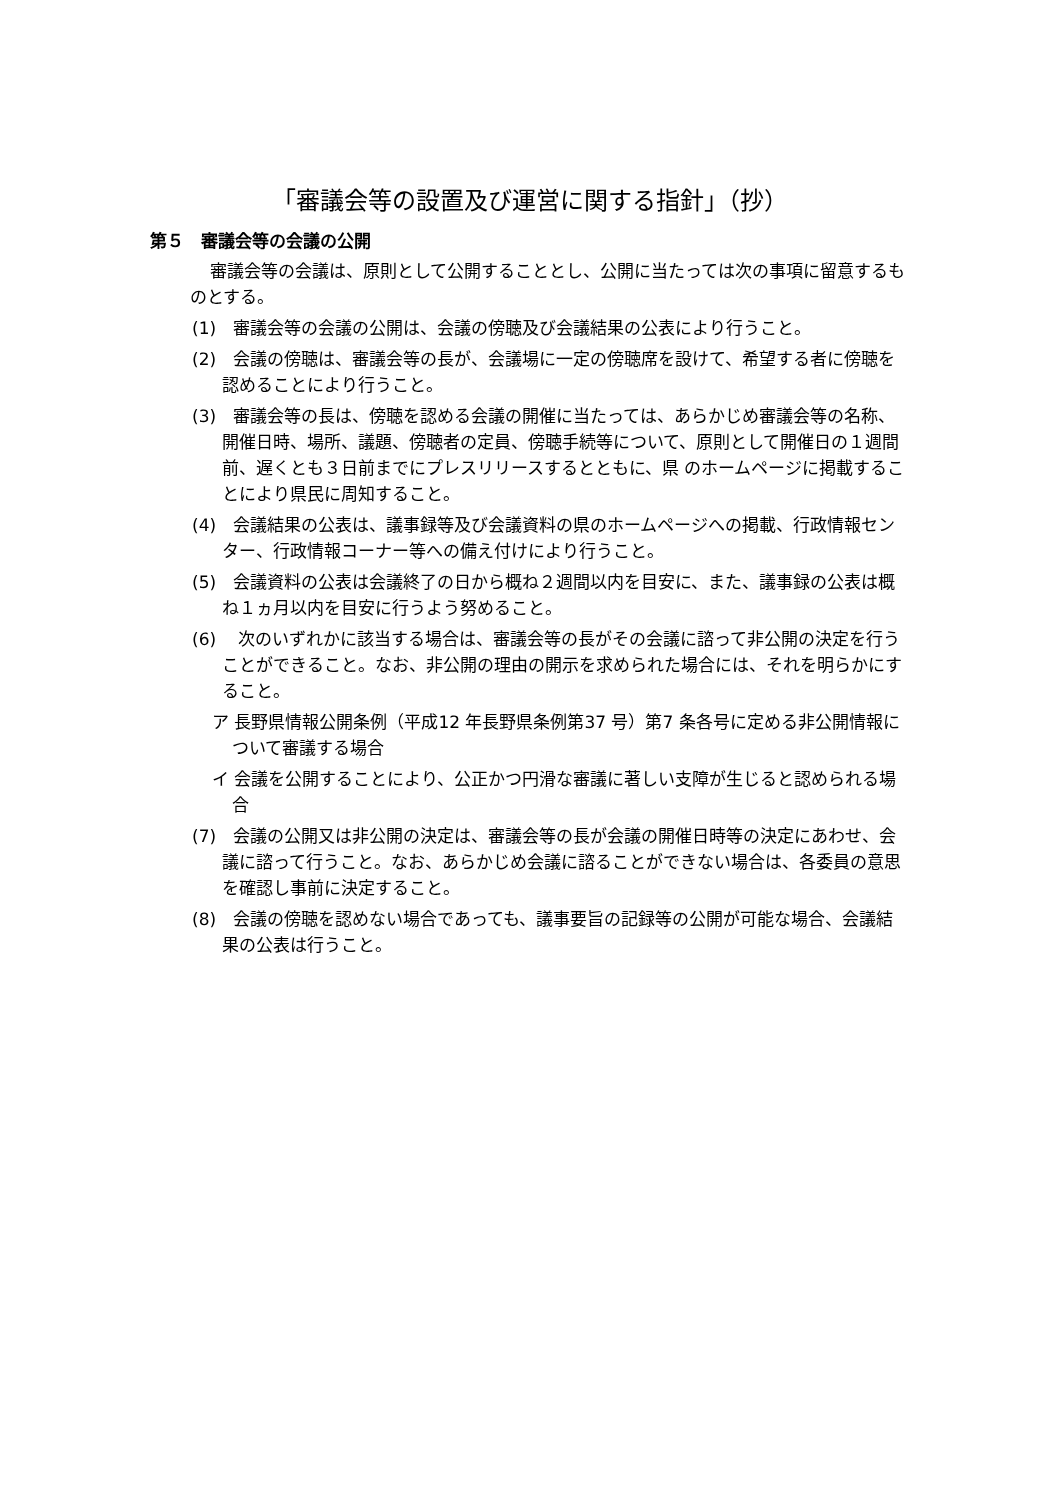「審議会等の設置及び運営に関する指針」（抄）
第５　審議会等の会議の公開
審議会等の会議は、原則として公開することとし、公開に当たっては次の事項に留意するものとする。
(1)　審議会等の会議の公開は、会議の傍聴及び会議結果の公表により行うこと。
(2)　会議の傍聴は、審議会等の長が、会議場に一定の傍聴席を設けて、希望する者に傍聴を認めることにより行うこと。
(3)　審議会等の長は、傍聴を認める会議の開催に当たっては、あらかじめ審議会等の名称、開催日時、場所、議題、傍聴者の定員、傍聴手続等について、原則として開催日の１週間前、遅くとも３日前までにプレスリリースするとともに、県 のホームページに掲載することにより県民に周知すること。
(4)　会議結果の公表は、議事録等及び会議資料の県のホームページへの掲載、行政情報センター、行政情報コーナー等への備え付けにより行うこと。
(5)　会議資料の公表は会議終了の日から概ね２週間以内を目安に、また、議事録の公表は概ね１ヵ月以内を目安に行うよう努めること。
(6)　 次のいずれかに該当する場合は、審議会等の長がその会議に諮って非公開の決定を行うことができること。なお、非公開の理由の開示を求められた場合には、それを明らかにすること。
ア 長野県情報公開条例（平成12 年長野県条例第37 号）第7 条各号に定める非公開情報について審議する場合
イ 会議を公開することにより、公正かつ円滑な審議に著しい支障が生じると認められる場合
(7)　会議の公開又は非公開の決定は、審議会等の長が会議の開催日時等の決定にあわせ、会議に諮って行うこと。なお、あらかじめ会議に諮ることができない場合は、各委員の意思を確認し事前に決定すること。
(8)　会議の傍聴を認めない場合であっても、議事要旨の記録等の公開が可能な場合、会議結果の公表は行うこと。